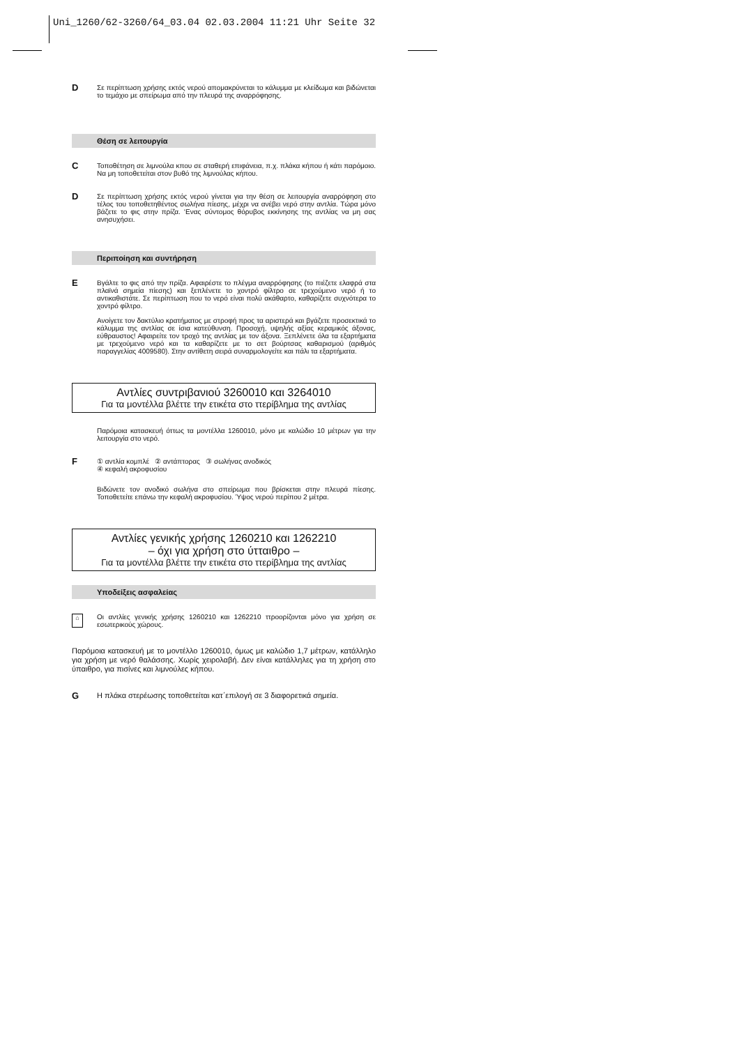Uni_1260/62-3260/64_03.04 02.03.2004 11:21 Uhr Seite 32
D
Σε περίπτωση χρήσης εκτός νερού απομακρύνεται το κάλυμμα με κλείδωμα και βιδώνεται το τεμάχιο με σπείρωμα από την πλευρά της αναρρόφησης.
Θέση σε λειτουργία
C
Τοποθέτηση σε λιμνούλα κπου σε σταθερή επιφάνεια, π.χ. πλάκα κήπου ή κάτι παρόμοιο. Να μη τοποθετείται στον βυθό της λιμνούλας κήπου.
D
Σε περίπτωση χρήσης εκτός νερού γίνεται για την θέση σε λειτουργία αναρρόφηση στο τέλος του τοποθετηθέντος σωλήνα πίεσης, μέχρι να ανέβει νερό στην αντλία. Τώρα μόνο βάζετε το φις στην πρίζα. ‘Ενας σύντομος θόρυβος εκκίνησης της αντλίας να μη σας ανησυχήσει.
Περιποίηση και συντήρηση
E
Βγάλτε το φις από την πρίζα. Αφαιρέστε το πλέγμα αναρρόφησης (το πιέζετε ελαφρά στα πλαϊνά σημεία πίεσης) και ξεπλένετε το χοντρό φίλτρο σε τρεχούμενο νερό ή το αντικαθιστάτε. Σε περίπτωση που το νερό είναι πολύ ακάθαρτο, καθαρίζετε συχνότερα το χοντρό φίλτρο.
Ανοίγετε τον δακτύλιο κρατήματος με στροφή προς τα αριστερά και βγάζετε προσεκτικά το κάλυμμα της αντλίας σε ίσια κατεύθυνση. Προσοχή, υψηλής αξίας κεραμικός άξονας, εύθραυστος! Αφαιρείτε τον τροχό της αντλίας με τον άξονα. Ξεπλένετε όλα τα εξαρτήματα με τρεχούμενο νερό και τα καθαρίζετε με το σετ βούρτσας καθαρισμού (αριθμός παραγγελίας 4009580). Στην αντίθετη σειρά συναρμολογείτε και πάλι τα εξαρτήματα.
Αντλίες συντριβανιού 3260010 και 3264010
Για τα μοντέλλα βλέττε την ετικέτα στο ττερίβλημα της αντλίας
Παρόμοια κατασκευή όττως τα μοντέλλα 1260010, μόνο με καλώδιο 10 μέτρων για την λειτουργία στο νερό.
F
① αντλία κομπλέ ② αντάπτορας ③ σωλήνας ανοδικός
④ κεφαλή ακροφυσίου
Βιδώνετε τον ανοδικό σωλήνα στο σπείρωμα που βρίσκεται στην πλευρά πίεσης. Τοποθετείτε επάνω την κεφαλή ακροφυσίου. Ύψος νερού περίπου 2 μέτρα.
Αντλίες γενικής χρήσης 1260210 και 1262210
– όχι για χρήση στο ύτταιθρο –
Για τα μοντέλλα βλέττε την ετικέτα στο ττερίβλημα της αντλίας
Υποδείξεις ασφαλείας
⌂
Οι αντλίες γενικής χρήσης 1260210 και 1262210 ττροορίζονται μόνο για χρήση σε εσωτερικούς χώρους.
Παρόμοια κατασκευή με το μοντέλλο 1260010, όμως με καλώδιο 1,7 μέτρων, κατάλληλο για χρήση με νερό θαλάσσης. Χωρίς χειρολαβή. Δεν είναι κατάλληλες για τη χρήση στο ύπαιθρο, για πισίνες και λιμνούλες κήπου.
G
Η πλάκα στερέωσης τοποθετείται κατ΄επιλογή σε 3 διαφορετικά σημεία.